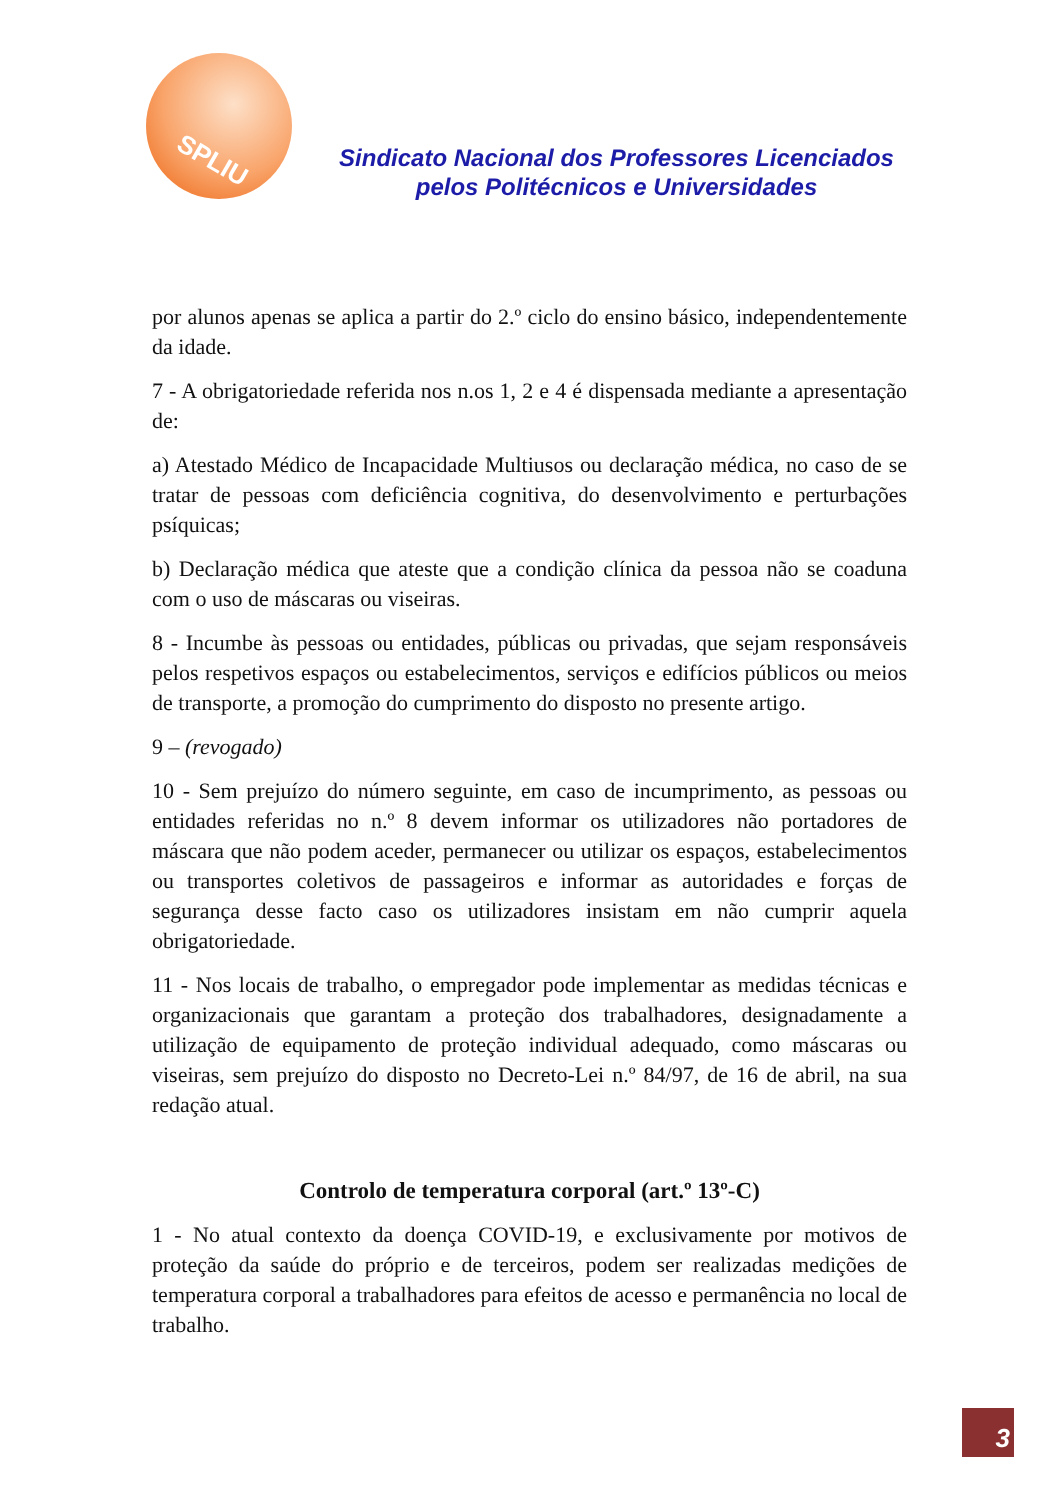SPLIU
Sindicato Nacional dos Professores Licenciados pelos Politécnicos e Universidades
por alunos apenas se aplica a partir do 2.º ciclo do ensino básico, independentemente da idade.
7 - A obrigatoriedade referida nos n.os 1, 2 e 4 é dispensada mediante a apresentação de:
a) Atestado Médico de Incapacidade Multiusos ou declaração médica, no caso de se tratar de pessoas com deficiência cognitiva, do desenvolvimento e perturbações psíquicas;
b) Declaração médica que ateste que a condição clínica da pessoa não se coaduna com o uso de máscaras ou viseiras.
8 - Incumbe às pessoas ou entidades, públicas ou privadas, que sejam responsáveis pelos respetivos espaços ou estabelecimentos, serviços e edifícios públicos ou meios de transporte, a promoção do cumprimento do disposto no presente artigo.
9 – (revogado)
10 - Sem prejuízo do número seguinte, em caso de incumprimento, as pessoas ou entidades referidas no n.º 8 devem informar os utilizadores não portadores de máscara que não podem aceder, permanecer ou utilizar os espaços, estabelecimentos ou transportes coletivos de passageiros e informar as autoridades e forças de segurança desse facto caso os utilizadores insistam em não cumprir aquela obrigatoriedade.
11 - Nos locais de trabalho, o empregador pode implementar as medidas técnicas e organizacionais que garantam a proteção dos trabalhadores, designadamente a utilização de equipamento de proteção individual adequado, como máscaras ou viseiras, sem prejuízo do disposto no Decreto-Lei n.º 84/97, de 16 de abril, na sua redação atual.
Controlo de temperatura corporal (art.º 13º-C)
1 - No atual contexto da doença COVID-19, e exclusivamente por motivos de proteção da saúde do próprio e de terceiros, podem ser realizadas medições de temperatura corporal a trabalhadores para efeitos de acesso e permanência no local de trabalho.
3